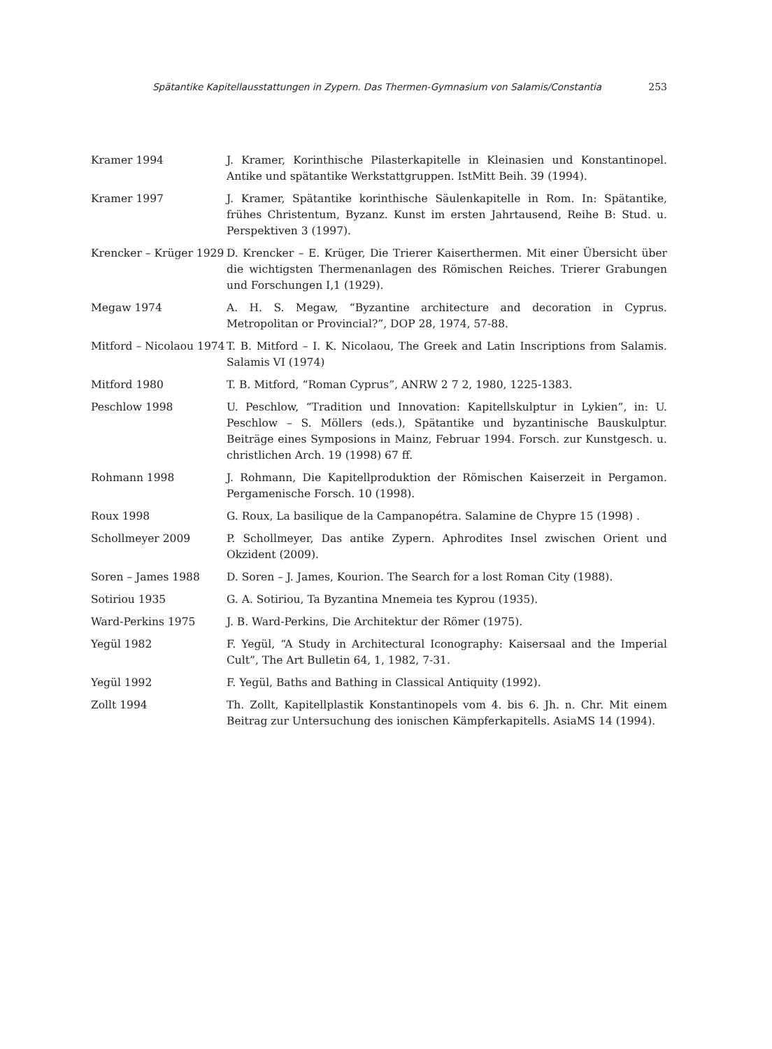Spätantike Kapitellausstattungen in Zypern. Das Thermen-Gymnasium von Salamis/Constantia 253
Kramer 1994 J. Kramer, Korinthische Pilasterkapitelle in Kleinasien und Konstantinopel. Antike und spätantike Werkstattgruppen. IstMitt Beih. 39 (1994).
Kramer 1997 J. Kramer, Spätantike korinthische Säulenkapitelle in Rom. In: Spätantike, frühes Christentum, Byzanz. Kunst im ersten Jahrtausend, Reihe B: Stud. u. Perspektiven 3 (1997).
Krencker – Krüger 1929
D. Krencker – E. Krüger, Die Trierer Kaiserthermen. Mit einer Übersicht über die wichtigsten Thermenanlagen des Römischen Reiches. Trierer Grabungen und Forschungen I,1 (1929).
Megaw 1974 A. H. S. Megaw, “Byzantine architecture and decoration in Cyprus. Metropolitan or Provincial?”, DOP 28, 1974, 57-88.
Mitford – Nicolaou 1974
T. B. Mitford – I. K. Nicolaou, The Greek and Latin Inscriptions from Salamis. Salamis VI (1974)
Mitford 1980 T. B. Mitford, “Roman Cyprus”, ANRW 2 7 2, 1980, 1225-1383.
Peschlow 1998 U. Peschlow, “Tradition und Innovation: Kapitellskulptur in Lykien”, in: U. Peschlow – S. Möllers (eds.), Spätantike und byzantinische Bauskulptur. Beiträge eines Symposions in Mainz, Februar 1994. Forsch. zur Kunstgesch. u. christlichen Arch. 19 (1998) 67 ff.
Rohmann 1998 J. Rohmann, Die Kapitellproduktion der Römischen Kaiserzeit in Pergamon. Pergamenische Forsch. 10 (1998).
Roux 1998 G. Roux, La basilique de la Campanopétra. Salamine de Chypre 15 (1998) .
Schollmeyer 2009 P. Schollmeyer, Das antike Zypern. Aphrodites Insel zwischen Orient und Okzident (2009).
Soren – James 1988 D. Soren – J. James, Kourion. The Search for a lost Roman City (1988).
Sotiriou 1935 G. A. Sotiriou, Ta Byzantina Mnemeia tes Kyprou (1935).
Ward-Perkins 1975 J. B. Ward-Perkins, Die Architektur der Römer (1975).
Yegül 1982 F. Yegül, “A Study in Architectural Iconography: Kaisersaal and the Imperial Cult”, The Art Bulletin 64, 1, 1982, 7-31.
Yegül 1992 F. Yegül, Baths and Bathing in Classical Antiquity (1992).
Zollt 1994 Th. Zollt, Kapitellplastik Konstantinopels vom 4. bis 6. Jh. n. Chr. Mit einem Beitrag zur Untersuchung des ionischen Kämpferkapitells. AsiaMS 14 (1994).